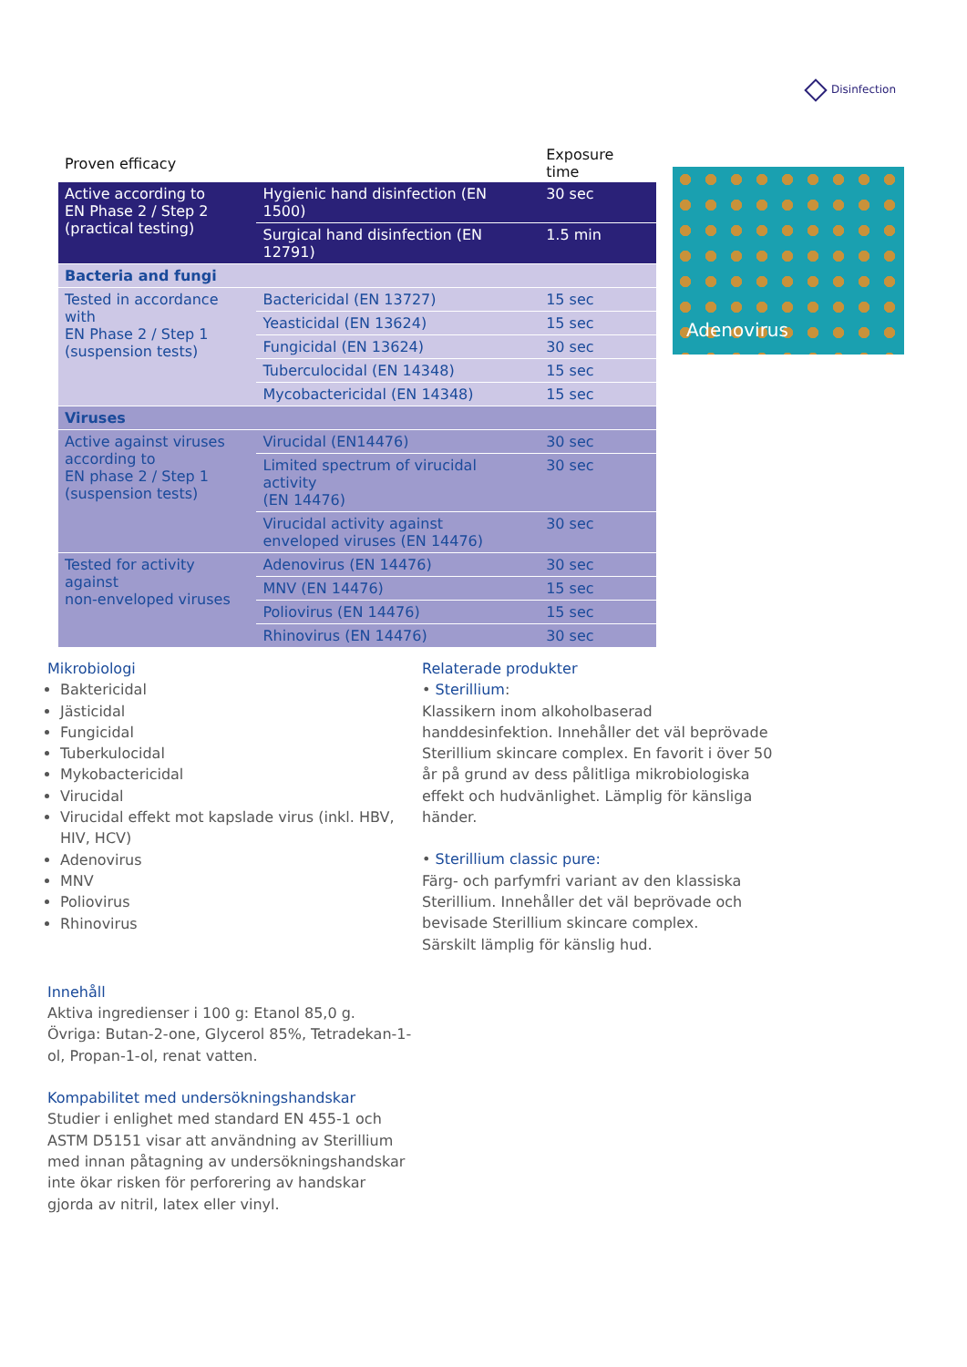Disinfection
| Proven efficacy | | Exposure time |
| --- | --- | --- |
| Active according to EN Phase 2 / Step 2 (practical testing) | Hygienic hand disinfection (EN 1500) | 30 sec |
| | Surgical hand disinfection (EN 12791) | 1.5 min |
| Bacteria and fungi | | |
| Tested in accordance with EN Phase 2 / Step 1 (suspension tests) | Bactericidal (EN 13727) | 15 sec |
| | Yeasticidal (EN 13624) | 15 sec |
| | Fungicidal (EN 13624) | 30 sec |
| | Tuberculocidal (EN 14348) | 15 sec |
| | Mycobactericidal (EN 14348) | 15 sec |
| Viruses | | |
| Active against viruses according to EN phase 2 / Step 1 (suspension tests) | Virucidal (EN14476) | 30 sec |
| | Limited spectrum of virucidal activity (EN 14476) | 30 sec |
| | Virucidal activity against enveloped viruses (EN 14476) | 30 sec |
| Tested for activity against non-enveloped viruses | Adenovirus (EN 14476) | 30 sec |
| | MNV (EN 14476) | 15 sec |
| | Poliovirus (EN 14476) | 15 sec |
| | Rhinovirus (EN 14476) | 30 sec |
Adenovirus
Mikrobiologi
Baktericidal
Jästicidal
Fungicidal
Tuberkulocidal
Mykobactericidal
Virucidal
Virucidal effekt mot kapslade virus (inkl. HBV, HIV, HCV)
Adenovirus
MNV
Poliovirus
Rhinovirus
Innehåll
Aktiva ingredienser i 100 g: Etanol 85,0 g.
Övriga: Butan-2-one, Glycerol 85%, Tetradekan-1-ol, Propan-1-ol, renat vatten.
Kompabilitet med undersökningshandskar
Studier i enlighet med standard EN 455-1 och ASTM D5151 visar att användning av Sterillium med innan påtagning av undersökningshandskar inte ökar risken för perforering av handskar gjorda av nitril, latex eller vinyl.
Relaterade produkter
• Sterillium:
Klassikern inom alkoholbaserad handdesinfektion. Innehåller det väl beprövade Sterillium skincare complex. En favorit i över 50 år på grund av dess pålitliga mikrobiologiska effekt och hudvänlighet. Lämplig för känsliga händer.
• Sterillium classic pure:
Färg- och parfymfri variant av den klassiska Sterillium. Innehåller det väl beprövade och bevisade Sterillium skincare complex.
Särskilt lämplig för känslig hud.